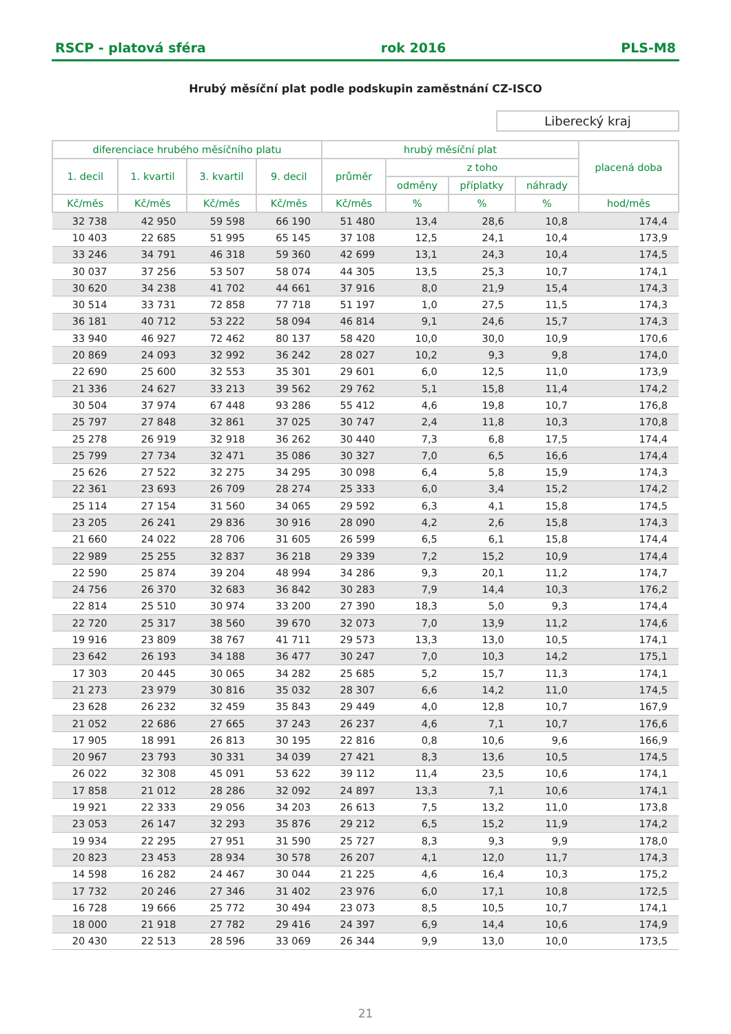RSCP - platová sféra rok 2016 PLS-M8
Hrubý měsíční plat podle podskupin zaměstnání CZ-ISCO
Liberecký kraj
| diferenciace hrubého měsíčního platu | | | | hrubý měsíční plat | | | | placená doba |
| --- | --- | --- | --- | --- | --- | --- | --- | --- |
| 1. decil | 1. kvartil | 3. kvartil | 9. decil | průměr | z toho | | | |
| | | | | | odměny | příplatky | náhrady | |
| Kč/měs | Kč/měs | Kč/měs | Kč/měs | Kč/měs | % | % | % | hod/měs |
| 32 738 | 42 950 | 59 598 | 66 190 | 51 480 | 13,4 | 28,6 | 10,8 | 174,4 |
| 10 403 | 22 685 | 51 995 | 65 145 | 37 108 | 12,5 | 24,1 | 10,4 | 173,9 |
| 33 246 | 34 791 | 46 318 | 59 360 | 42 699 | 13,1 | 24,3 | 10,4 | 174,5 |
| 30 037 | 37 256 | 53 507 | 58 074 | 44 305 | 13,5 | 25,3 | 10,7 | 174,1 |
| 30 620 | 34 238 | 41 702 | 44 661 | 37 916 | 8,0 | 21,9 | 15,4 | 174,3 |
| 30 514 | 33 731 | 72 858 | 77 718 | 51 197 | 1,0 | 27,5 | 11,5 | 174,3 |
| 36 181 | 40 712 | 53 222 | 58 094 | 46 814 | 9,1 | 24,6 | 15,7 | 174,3 |
| 33 940 | 46 927 | 72 462 | 80 137 | 58 420 | 10,0 | 30,0 | 10,9 | 170,6 |
| 20 869 | 24 093 | 32 992 | 36 242 | 28 027 | 10,2 | 9,3 | 9,8 | 174,0 |
| 22 690 | 25 600 | 32 553 | 35 301 | 29 601 | 6,0 | 12,5 | 11,0 | 173,9 |
| 21 336 | 24 627 | 33 213 | 39 562 | 29 762 | 5,1 | 15,8 | 11,4 | 174,2 |
| 30 504 | 37 974 | 67 448 | 93 286 | 55 412 | 4,6 | 19,8 | 10,7 | 176,8 |
| 25 797 | 27 848 | 32 861 | 37 025 | 30 747 | 2,4 | 11,8 | 10,3 | 170,8 |
| 25 278 | 26 919 | 32 918 | 36 262 | 30 440 | 7,3 | 6,8 | 17,5 | 174,4 |
| 25 799 | 27 734 | 32 471 | 35 086 | 30 327 | 7,0 | 6,5 | 16,6 | 174,4 |
| 25 626 | 27 522 | 32 275 | 34 295 | 30 098 | 6,4 | 5,8 | 15,9 | 174,3 |
| 22 361 | 23 693 | 26 709 | 28 274 | 25 333 | 6,0 | 3,4 | 15,2 | 174,2 |
| 25 114 | 27 154 | 31 560 | 34 065 | 29 592 | 6,3 | 4,1 | 15,8 | 174,5 |
| 23 205 | 26 241 | 29 836 | 30 916 | 28 090 | 4,2 | 2,6 | 15,8 | 174,3 |
| 21 660 | 24 022 | 28 706 | 31 605 | 26 599 | 6,5 | 6,1 | 15,8 | 174,4 |
| 22 989 | 25 255 | 32 837 | 36 218 | 29 339 | 7,2 | 15,2 | 10,9 | 174,4 |
| 22 590 | 25 874 | 39 204 | 48 994 | 34 286 | 9,3 | 20,1 | 11,2 | 174,7 |
| 24 756 | 26 370 | 32 683 | 36 842 | 30 283 | 7,9 | 14,4 | 10,3 | 176,2 |
| 22 814 | 25 510 | 30 974 | 33 200 | 27 390 | 18,3 | 5,0 | 9,3 | 174,4 |
| 22 720 | 25 317 | 38 560 | 39 670 | 32 073 | 7,0 | 13,9 | 11,2 | 174,6 |
| 19 916 | 23 809 | 38 767 | 41 711 | 29 573 | 13,3 | 13,0 | 10,5 | 174,1 |
| 23 642 | 26 193 | 34 188 | 36 477 | 30 247 | 7,0 | 10,3 | 14,2 | 175,1 |
| 17 303 | 20 445 | 30 065 | 34 282 | 25 685 | 5,2 | 15,7 | 11,3 | 174,1 |
| 21 273 | 23 979 | 30 816 | 35 032 | 28 307 | 6,6 | 14,2 | 11,0 | 174,5 |
| 23 628 | 26 232 | 32 459 | 35 843 | 29 449 | 4,0 | 12,8 | 10,7 | 167,9 |
| 21 052 | 22 686 | 27 665 | 37 243 | 26 237 | 4,6 | 7,1 | 10,7 | 176,6 |
| 17 905 | 18 991 | 26 813 | 30 195 | 22 816 | 0,8 | 10,6 | 9,6 | 166,9 |
| 20 967 | 23 793 | 30 331 | 34 039 | 27 421 | 8,3 | 13,6 | 10,5 | 174,5 |
| 26 022 | 32 308 | 45 091 | 53 622 | 39 112 | 11,4 | 23,5 | 10,6 | 174,1 |
| 17 858 | 21 012 | 28 286 | 32 092 | 24 897 | 13,3 | 7,1 | 10,6 | 174,1 |
| 19 921 | 22 333 | 29 056 | 34 203 | 26 613 | 7,5 | 13,2 | 11,0 | 173,8 |
| 23 053 | 26 147 | 32 293 | 35 876 | 29 212 | 6,5 | 15,2 | 11,9 | 174,2 |
| 19 934 | 22 295 | 27 951 | 31 590 | 25 727 | 8,3 | 9,3 | 9,9 | 178,0 |
| 20 823 | 23 453 | 28 934 | 30 578 | 26 207 | 4,1 | 12,0 | 11,7 | 174,3 |
| 14 598 | 16 282 | 24 467 | 30 044 | 21 225 | 4,6 | 16,4 | 10,3 | 175,2 |
| 17 732 | 20 246 | 27 346 | 31 402 | 23 976 | 6,0 | 17,1 | 10,8 | 172,5 |
| 16 728 | 19 666 | 25 772 | 30 494 | 23 073 | 8,5 | 10,5 | 10,7 | 174,1 |
| 18 000 | 21 918 | 27 782 | 29 416 | 24 397 | 6,9 | 14,4 | 10,6 | 174,9 |
| 20 430 | 22 513 | 28 596 | 33 069 | 26 344 | 9,9 | 13,0 | 10,0 | 173,5 |
21